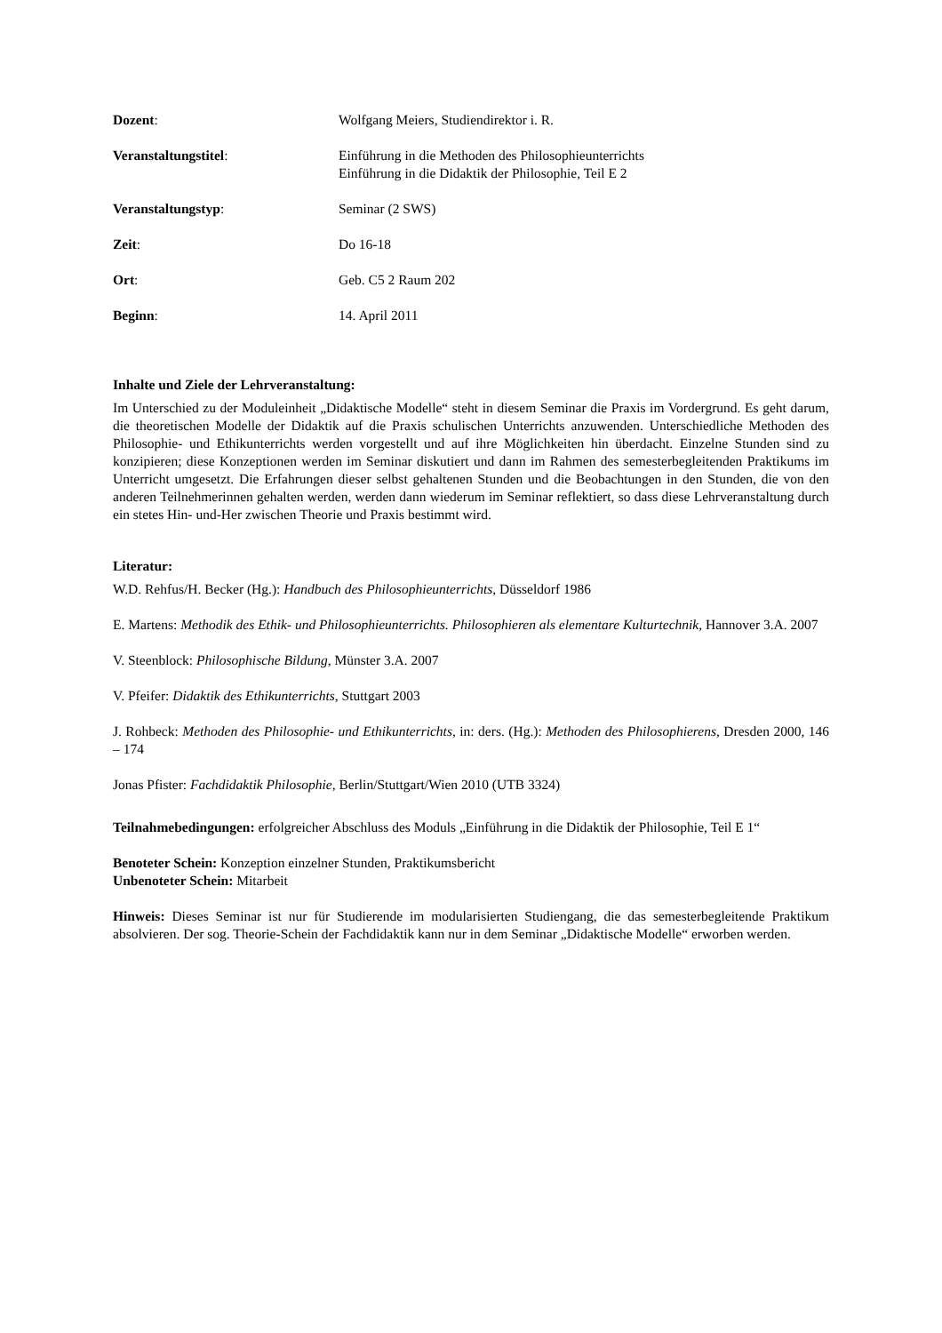Dozent: Wolfgang Meiers, Studiendirektor i. R.
Veranstaltungstitel: Einführung in die Methoden des Philosophieunterrichts
Einführung in die Didaktik der Philosophie, Teil E 2
Veranstaltungstyp: Seminar (2 SWS)
Zeit: Do 16-18
Ort: Geb. C5 2 Raum 202
Beginn: 14. April 2011
Inhalte und Ziele der Lehrveranstaltung:
Im Unterschied zu der Moduleinheit „Didaktische Modelle“ steht in diesem Seminar die Praxis im Vordergrund. Es geht darum, die theoretischen Modelle der Didaktik auf die Praxis schulischen Unterrichts anzuwenden. Unterschiedliche Methoden des Philosophie- und Ethikunterrichts werden vorgestellt und auf ihre Möglichkeiten hin überdacht. Einzelne Stunden sind zu konzipieren; diese Konzeptionen werden im Seminar diskutiert und dann im Rahmen des semesterbegleitenden Praktikums im Unterricht umgesetzt. Die Erfahrungen dieser selbst gehaltenen Stunden und die Beobachtungen in den Stunden, die von den anderen Teilnehmerinnen gehalten werden, werden dann wiederum im Seminar reflektiert, so dass diese Lehrveranstaltung durch ein stetes Hin- und-Her zwischen Theorie und Praxis bestimmt wird.
Literatur:
W.D. Rehfus/H. Becker (Hg.): Handbuch des Philosophieunterrichts, Düsseldorf 1986
E. Martens: Methodik des Ethik- und Philosophieunterrichts. Philosophieren als elementare Kulturtechnik, Hannover 3.A. 2007
V. Steenblock: Philosophische Bildung, Münster 3.A. 2007
V. Pfeifer: Didaktik des Ethikunterrichts, Stuttgart 2003
J. Rohbeck: Methoden des Philosophie- und Ethikunterrichts, in: ders. (Hg.): Methoden des Philosophierens, Dresden 2000, 146 – 174
Jonas Pfister: Fachdidaktik Philosophie, Berlin/Stuttgart/Wien 2010 (UTB 3324)
Teilnahmebedingungen: erfolgreicher Abschluss des Moduls „Einführung in die Didaktik der Philosophie, Teil E 1“
Benoteter Schein: Konzeption einzelner Stunden, Praktikumsbericht
Unbenoteter Schein: Mitarbeit
Hinweis: Dieses Seminar ist nur für Studierende im modularisierten Studiengang, die das semesterbegleitende Praktikum absolvieren. Der sog. Theorie-Schein der Fachdidaktik kann nur in dem Seminar „Didaktische Modelle“ erworben werden.